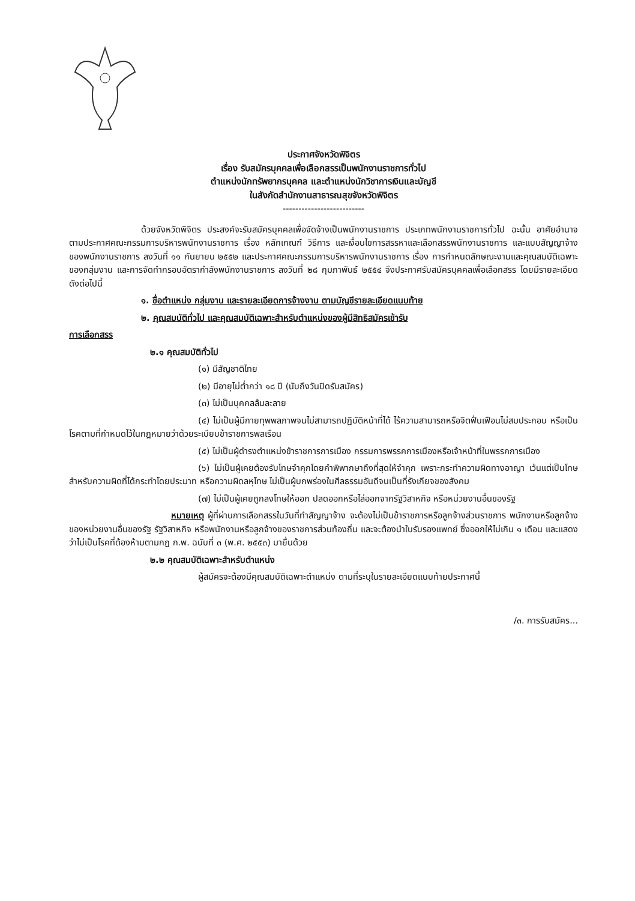ประกาศจังหวัดพิจิตร
เรื่อง รับสมัครบุคคลเพื่อเลือกสรรเป็นพนักงานราชการทั่วไป
ตำแหน่งนักทรัพยากรบุคคล และตำแหน่งนักวิชาการเงินและบัญชี
ในสังกัดสำนักงานสาธารณสุขจังหวัดพิจิตร
--------------------------
ด้วยจังหวัดพิจิตร ประสงค์จะรับสมัครบุคคลเพื่อจัดจ้างเป็นพนักงานราชการ ประเภทพนักงานราชการทั่วไป ฉะนั้น อาศัยอำนาจตามประกาศคณะกรรมการบริหารพนักงานราชการ เรื่อง หลักเกณฑ์ วิธีการ และเงื่อนไขการสรรหาและเลือกสรรพนักงานราชการ และแบบสัญญาจ้างของพนักงานราชการ ลงวันที่ ๑๑ กันยายน ๒๕๕๒ และประกาศคณะกรรมการบริหารพนักงานราชการ เรื่อง การกำหนดลักษณะงานและคุณสมบัติเฉพาะของกลุ่มงาน และการจัดทำกรอบอัตรากำลังพนักงานราชการ ลงวันที่ ๒๘ กุมภาพันธ์ ๒๕๕๔ จึงประกาศรับสมัครบุคคลเพื่อเลือกสรร โดยมีรายละเอียดดังต่อไปนี้
๑. ชื่อตำแหน่ง กลุ่มงาน และรายละเอียดการจ้างงาน ตามบัญชีรายละเอียดแนบท้าย
๒. คุณสมบัติทั่วไป และคุณสมบัติเฉพาะสำหรับตำแหน่งของผู้มีสิทธิสมัครเข้ารับ
การเลือกสรร
๒.๑ คุณสมบัติทั่วไป
(๑) มีสัญชาติไทย
(๒) มีอายุไม่ต่ำกว่า ๑๘ ปี (นับถึงวันปิดรับสมัคร)
(๓) ไม่เป็นบุคคลล้มละลาย
(๔) ไม่เป็นผู้มีกายทุพพลภาพจนไม่สามารถปฏิบัติหน้าที่ได้ ไร้ความสามารถหรือจิตฟั่นเฟือนไม่สมประกอบ หรือเป็นโรคตามที่กำหนดไว้ในกฎหมายว่าด้วยระเบียบข้าราชการพลเรือน
(๕) ไม่เป็นผู้ดำรงตำแหน่งข้าราชการการเมือง กรรมการพรรคการเมืองหรือเจ้าหน้าที่ในพรรคการเมือง
(๖) ไม่เป็นผู้เคยต้องรับโทษจำคุกโดยคำพิพากษาถึงที่สุดให้จำคุก เพราะกระทำความผิดทางอาญา เว้นแต่เป็นโทษสำหรับความผิดที่ได้กระทำโดยประมาท หรือความผิดลหุโทษ ไม่เป็นผู้บกพร่องในศีลธรรมอันดีจนเป็นที่รังเกียจของสังคม
(๗) ไม่เป็นผู้เคยถูกลงโทษให้ออก ปลดออกหรือไล่ออกจากรัฐวิสาหกิจ หรือหน่วยงานอื่นของรัฐ
หมายเหตุ ผู้ที่ผ่านการเลือกสรรในวันที่ทำสัญญาจ้าง จะต้องไม่เป็นข้าราชการหรือลูกจ้างส่วนราชการ พนักงานหรือลูกจ้างของหน่วยงานอื่นของรัฐ รัฐวิสาหกิจ หรือพนักงานหรือลูกจ้างของราชการส่วนท้องถิ่น และจะต้องนำใบรับรองแพทย์ ซึ่งออกให้ไม่เกิน ๑ เดือน และแสดงว่าไม่เป็นโรคที่ต้องห้ามตามกฎ ก.พ. ฉบับที่ ๓ (พ.ศ. ๒๕๕๓) มายื่นด้วย
๒.๒ คุณสมบัติเฉพาะสำหรับตำแหน่ง
ผู้สมัครจะต้องมีคุณสมบัติเฉพาะตำแหน่ง ตามที่ระบุในรายละเอียดแนบท้ายประกาศนี้
/๓. การรับสมัคร...